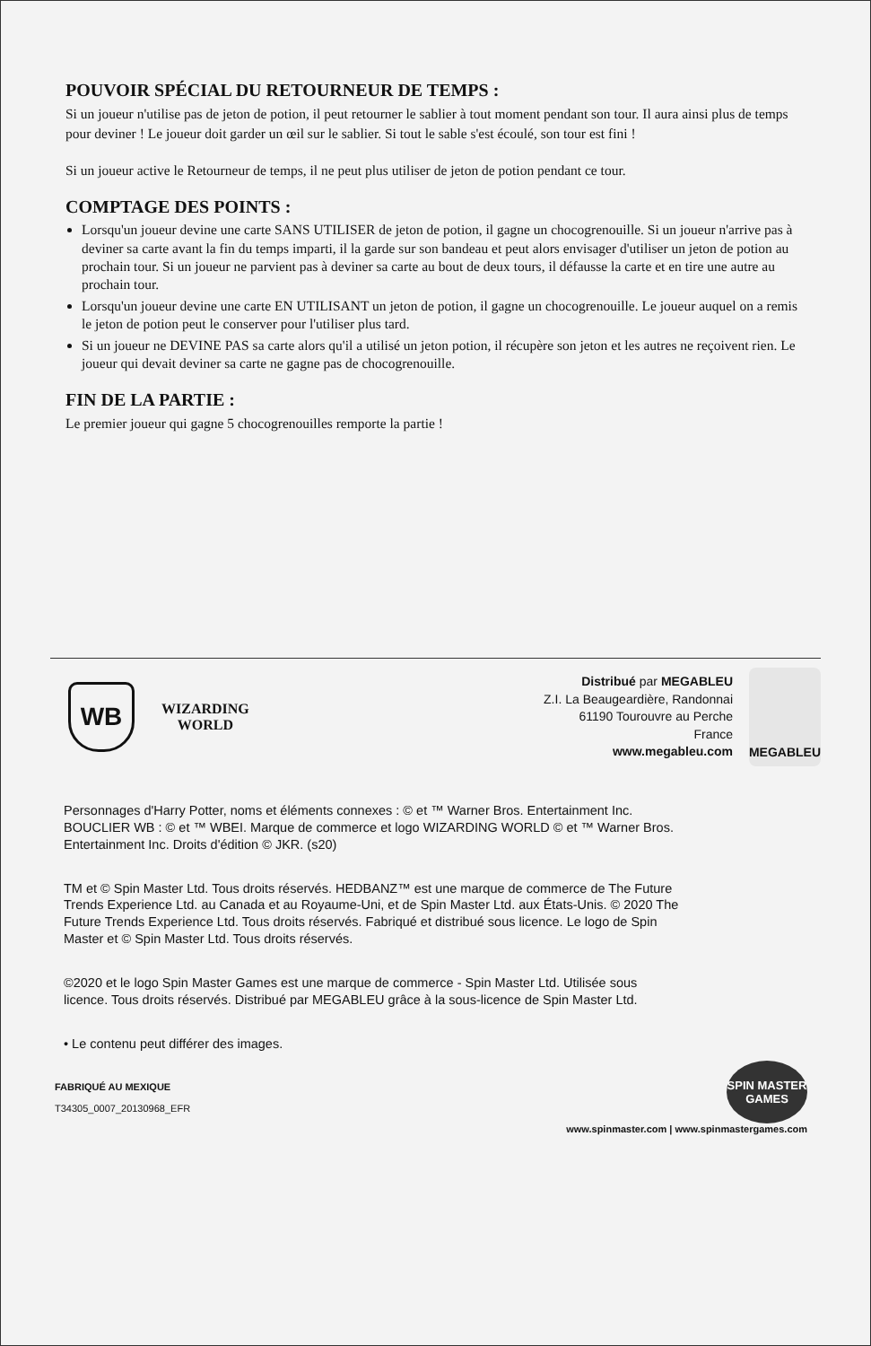POUVOIR SPÉCIAL DU RETOURNEUR DE TEMPS :
Si un joueur n'utilise pas de jeton de potion, il peut retourner le sablier à tout moment pendant son tour. Il aura ainsi plus de temps pour deviner ! Le joueur doit garder un œil sur le sablier. Si tout le sable s'est écoulé, son tour est fini !
Si un joueur active le Retourneur de temps, il ne peut plus utiliser de jeton de potion pendant ce tour.
COMPTAGE DES POINTS :
Lorsqu'un joueur devine une carte SANS UTILISER de jeton de potion, il gagne un chocogrenouille. Si un joueur n'arrive pas à deviner sa carte avant la fin du temps imparti, il la garde sur son bandeau et peut alors envisager d'utiliser un jeton de potion au prochain tour. Si un joueur ne parvient pas à deviner sa carte au bout de deux tours, il défausse la carte et en tire une autre au prochain tour.
Lorsqu'un joueur devine une carte EN UTILISANT un jeton de potion, il gagne un chocogrenouille. Le joueur auquel on a remis le jeton de potion peut le conserver pour l'utiliser plus tard.
Si un joueur ne DEVINE PAS sa carte alors qu'il a utilisé un jeton potion, il récupère son jeton et les autres ne reçoivent rien. Le joueur qui devait deviner sa carte ne gagne pas de chocogrenouille.
FIN DE LA PARTIE :
Le premier joueur qui gagne 5 chocogrenouilles remporte la partie !
WB
WIZARDING
WORLD
Distribué par MEGABLEU
Z.I. La Beaugeardière, Randonnai
61190 Tourouvre au Perche
France
www.megableu.com
MEGABLEU
Personnages d'Harry Potter, noms et éléments connexes : © et ™ Warner Bros. Entertainment Inc. BOUCLIER WB : © et ™ WBEI. Marque de commerce et logo WIZARDING WORLD © et ™ Warner Bros. Entertainment Inc. Droits d'édition © JKR. (s20)
TM et © Spin Master Ltd. Tous droits réservés. HEDBANZ™ est une marque de commerce de The Future Trends Experience Ltd. au Canada et au Royaume-Uni, et de Spin Master Ltd. aux États-Unis. © 2020 The Future Trends Experience Ltd. Tous droits réservés. Fabriqué et distribué sous licence. Le logo de Spin Master et © Spin Master Ltd. Tous droits réservés.
©2020 et le logo Spin Master Games est une marque de commerce - Spin Master Ltd. Utilisée sous licence. Tous droits réservés. Distribué par MEGABLEU grâce à la sous-licence de Spin Master Ltd.
• Le contenu peut différer des images.
FABRIQUÉ AU MEXIQUE
T34305_0007_20130968_EFR
SPIN MASTER GAMES
www.spinmaster.com | www.spinmastergames.com